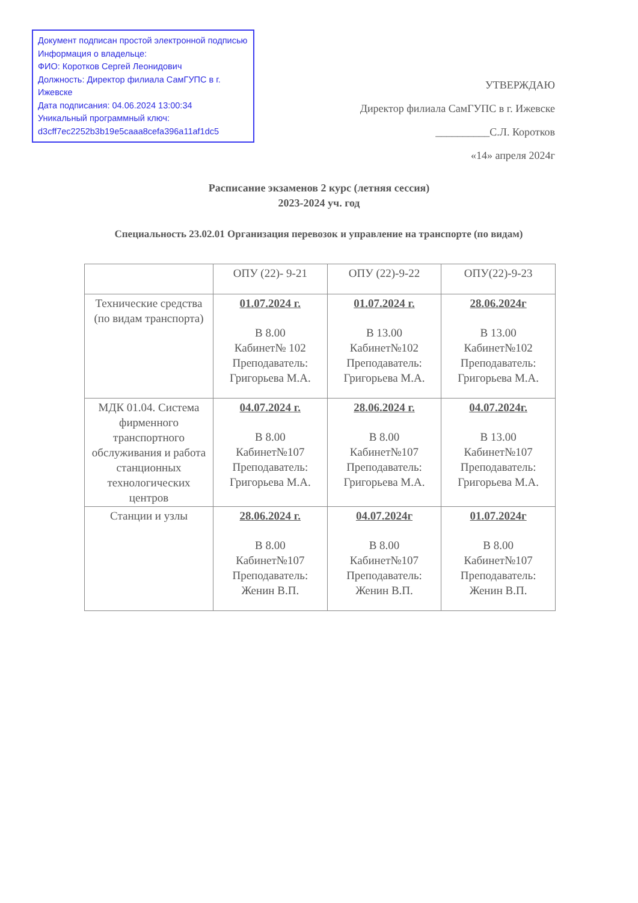Документ подписан простой электронной подписью
Информация о владельце:
ФИО: Коротков Сергей Леонидович
Должность: Директор филиала СамГУПС в г. Ижевске
Дата подписания: 04.06.2024 13:00:34
Уникальный программный ключ:
d3cff7ec2252b3b19e5caaa8cefa396a11af1dc5
УТВЕРЖДАЮ
Директор филиала СамГУПС в г. Ижевске
__________С.Л. Коротков
«14» апреля 2024г
Расписание экзаменов 2 курс (летняя сессия)
2023-2024 уч. год
Специальность 23.02.01 Организация перевозок и управление на транспорте (по видам)
| | ОПУ (22)- 9-21 | ОПУ (22)-9-22 | ОПУ(22)-9-23 |
| --- | --- | --- | --- |
| Технические средства (по видам транспорта) | 01.07.2024 г. В 8.00 Кабинет№ 102 Преподаватель: Григорьева М.А. | 01.07.2024 г. В 13.00 Кабинет№102 Преподаватель: Григорьева М.А. | 28.06.2024г В 13.00 Кабинет№102 Преподаватель: Григорьева М.А. |
| МДК 01.04. Система фирменного транспортного обслуживания и работа станционных технологических центров | 04.07.2024 г. В 8.00 Кабинет№107 Преподаватель: Григорьева М.А. | 28.06.2024 г. В 8.00 Кабинет№107 Преподаватель: Григорьева М.А. | 04.07.2024г. В 13.00 Кабинет№107 Преподаватель: Григорьева М.А. |
| Станции и узлы | 28.06.2024 г. В 8.00 Кабинет№107 Преподаватель: Женин В.П. | 04.07.2024г В 8.00 Кабинет№107 Преподаватель: Женин В.П. | 01.07.2024г В 8.00 Кабинет№107 Преподаватель: Женин В.П. |